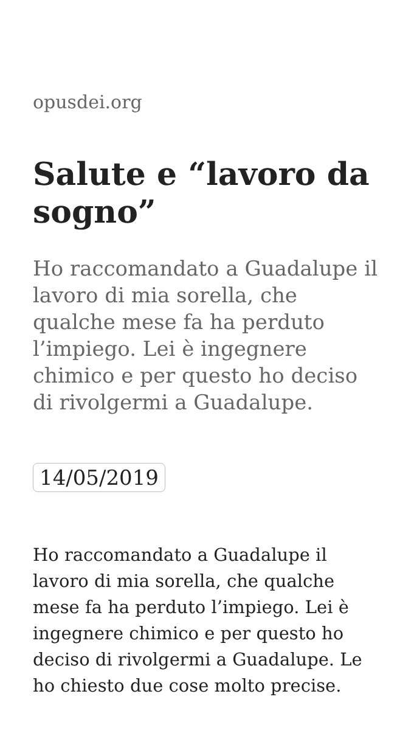opusdei.org
Salute e “lavoro da sogno”
Ho raccomandato a Guadalupe il lavoro di mia sorella, che qualche mese fa ha perduto l’impiego. Lei è ingegnere chimico e per questo ho deciso di rivolgermi a Guadalupe.
14/05/2019
Ho raccomandato a Guadalupe il lavoro di mia sorella, che qualche mese fa ha perduto l’impiego. Lei è ingegnere chimico e per questo ho deciso di rivolgermi a Guadalupe. Le ho chiesto due cose molto precise.